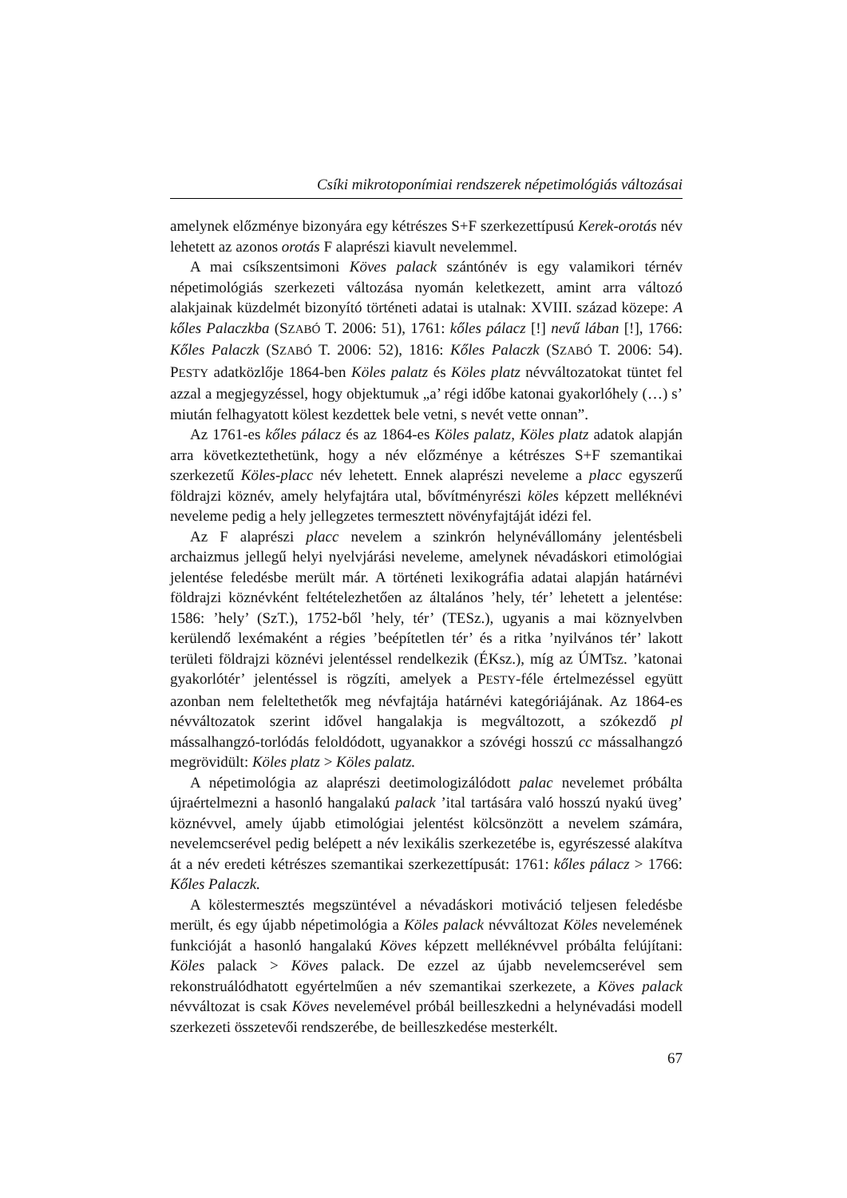Csíki mikrotoponímiai rendszerek népetimológiás változásai
amelynek előzménye bizonyára egy kétrészes S+F szerkezettípusú Kerek-orotás név lehetett az azonos orotás F alaprészi kiavult nevelemmel.
A mai csíkszentsimoni Köves palack szántónév is egy valamikori térnév népetimológiás szerkezeti változása nyomán keletkezett, amint arra változó alakjainak küzdelmét bizonyító történeti adatai is utalnak: XVIII. század közepe: A kőles Palaczkba (SZABÓ T. 2006: 51), 1761: kőles pálacz [!] nevű lában [!], 1766: Kőles Palaczk (SZABÓ T. 2006: 52), 1816: Kőles Palaczk (SZABÓ T. 2006: 54). PESTY adatközlője 1864-ben Köles palatz és Köles platz névváltozatokat tüntet fel azzal a megjegyzéssel, hogy objektumuk „a’ régi időbe katonai gyakorlóhely (…) s’ miután felhagyatott kölest kezdettek bele vetni, s nevét vette onnan”.
Az 1761-es kőles pálacz és az 1864-es Köles palatz, Köles platz adatok alapján arra következtethetünk, hogy a név előzménye a kétrészes S+F szemantikai szerkezetű Köles-placc név lehetett. Ennek alaprészi neveleme a placc egyszerű földrajzi köznév, amely helyfajtára utal, bővítményrészi köles képzett melléknévi neveleme pedig a hely jellegzetes termesztett növényfajtáját idézi fel.
Az F alaprészi placc nevelem a szinkrón helynévállomány jelentésbeli archaizmus jellegű helyi nyelvjárási neveleme, amelynek névadáskori etimológiai jelentése feledésbe merült már. A történeti lexikográfia adatai alapján határnévi földrajzi köznévként feltételezhetően az általános ’hely, tér’ lehetett a jelentése: 1586: ’hely’ (SzT.), 1752-ből ’hely, tér’ (TESz.), ugyanis a mai köznyelvben kerülendő lexémaként a régies ’beépítetlen tér’ és a ritka ’nyilvános tér’ lakott területi földrajzi köznévi jelentéssel rendelkezik (ÉKsz.), míg az ÚMTsz. ’katonai gyakorlótér’ jelentéssel is rögzíti, amelyek a PESTY-féle értelmezéssel együtt azonban nem feleltethetők meg névfajtája határnévi kategóriájának. Az 1864-es névváltozatok szerint idővel hangalakja is megváltozott, a szókezdő pl mássalhangzó-torlódás feloldódott, ugyanakkor a szóvégi hosszú cc mássalhangzó megrövidült: Köles platz > Köles palatz.
A népetimológia az alaprészi deetimologizálódott palac nevelemet próbálta újraértelmezni a hasonló hangalakú palack ’ital tartására való hosszú nyakú üveg’ köznévvel, amely újabb etimológiai jelentést kölcsönzött a nevelem számára, nevelemcserével pedig belépett a név lexikális szerkezetébe is, egyrészessé alakítva át a név eredeti kétrészes szemantikai szerkezettípusát: 1761: kőles pálacz > 1766: Kőles Palaczk.
A kölestermesztés megszüntével a névadáskori motiváció teljesen feledésbe merült, és egy újabb népetimológia a Köles palack névváltozat Köles nevelemének funkcióját a hasonló hangalakú Köves képzett melléknévvel próbálta felújítani: Köles palack > Köves palack. De ezzel az újabb nevelemcserével sem rekonstruálódhatott egyértelműen a név szemantikai szerkezete, a Köves palack névváltozat is csak Köves nevelemével próbál beilleszkedni a helynévadási modell szerkezeti összetevői rendszerébe, de beilleszkedése mesterkélt.
67